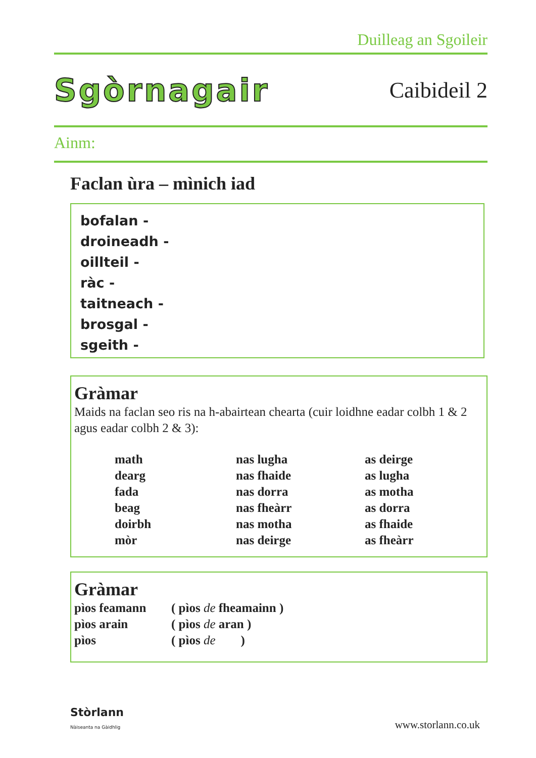Duilleag an Sgoileir
Sgòrnagair Caibideil 2
Ainm:
Faclan ùra – mìnich iad
bofalan -
droineadh -
oillteil -
ràc -
taitneach -
brosgal -
sgeith -
Gràmar
Maids na faclan seo ris na h-abairtean chearta (cuir loidhne eadar colbh 1 & 2 agus eadar colbh 2 & 3):
| math | nas lugha | as deirge |
| dearg | nas fhaide | as lugha |
| fada | nas dorra | as motha |
| beag | nas fheàrr | as dorra |
| doirbh | nas motha | as fhaide |
| mòr | nas deirge | as fheàrr |
Gràmar
| pìos feamann | ( pìos de fheamainn ) |
| pìos arain | ( pìos de aran ) |
| pìos | ( pìos de ) |
Stòrlann
Nàiseanta na Gàidhlig
www.storlann.co.uk